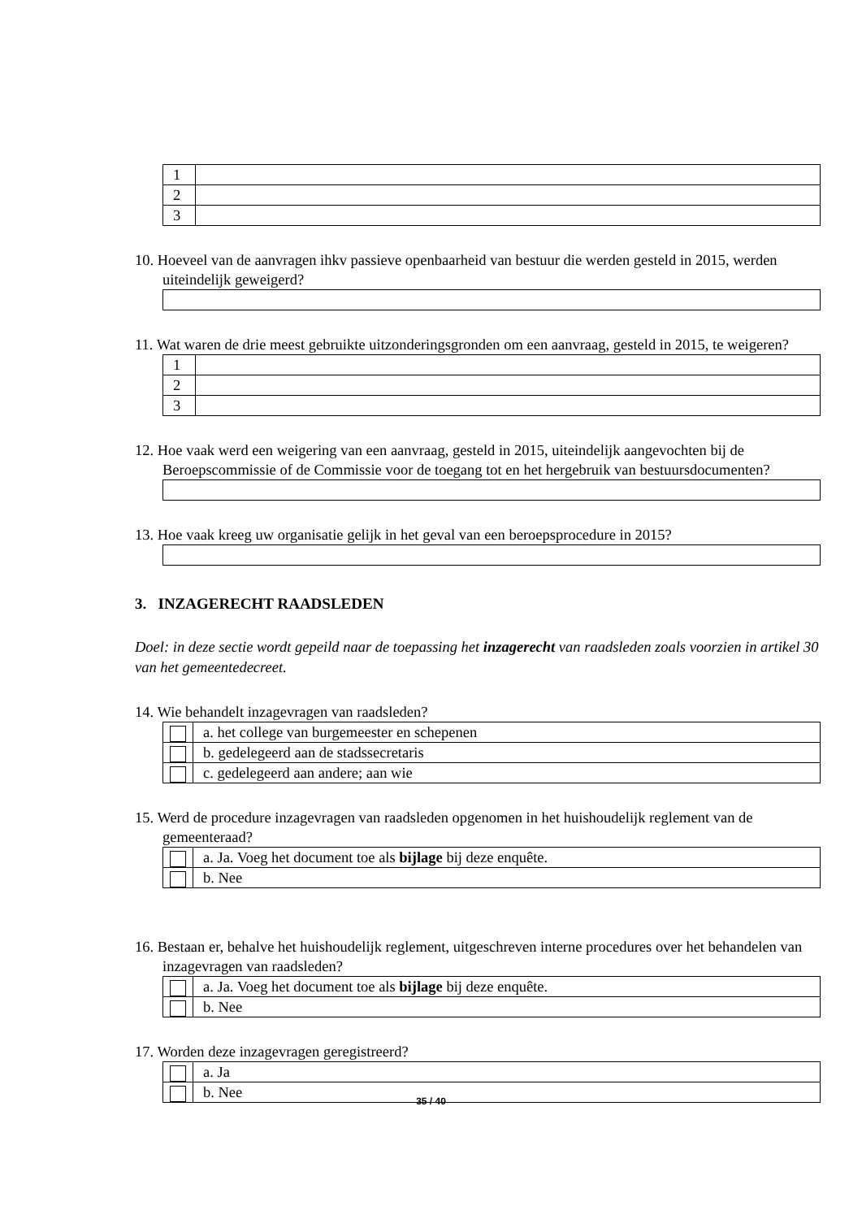| 1 | |
| 2 | |
| 3 | |
10. Hoeveel van de aanvragen ihkv passieve openbaarheid van bestuur die werden gesteld in 2015, werden uiteindelijk geweigerd?
11. Wat waren de drie meest gebruikte uitzonderingsgronden om een aanvraag, gesteld in 2015, te weigeren?
| 1 | |
| 2 | |
| 3 | |
12. Hoe vaak werd een weigering van een aanvraag, gesteld in 2015, uiteindelijk aangevochten bij de Beroepscommissie of de Commissie voor de toegang tot en het hergebruik van bestuursdocumenten?
13. Hoe vaak kreeg uw organisatie gelijk in het geval van een beroepsprocedure in 2015?
3. INZAGERECHT RAADSLEDEN
Doel: in deze sectie wordt gepeild naar de toepassing het inzagerecht van raadsleden zoals voorzien in artikel 30 van het gemeentedecreet.
14. Wie behandelt inzagevragen van raadsleden?
| | a. het college van burgemeester en schepenen |
| | b. gedelegeerd aan de stadssecretaris |
| | c. gedelegeerd aan andere; aan wie |
15. Werd de procedure inzagevragen van raadsleden opgenomen in het huishoudelijk reglement van de gemeenteraad?
| | a. Ja. Voeg het document toe als bijlage bij deze enquête. |
| | b. Nee |
16. Bestaan er, behalve het huishoudelijk reglement, uitgeschreven interne procedures over het behandelen van inzagevragen van raadsleden?
| | a. Ja. Voeg het document toe als bijlage bij deze enquête. |
| | b. Nee |
17. Worden deze inzagevragen geregistreerd?
| | a. Ja |
| | b. Nee |
35 / 40